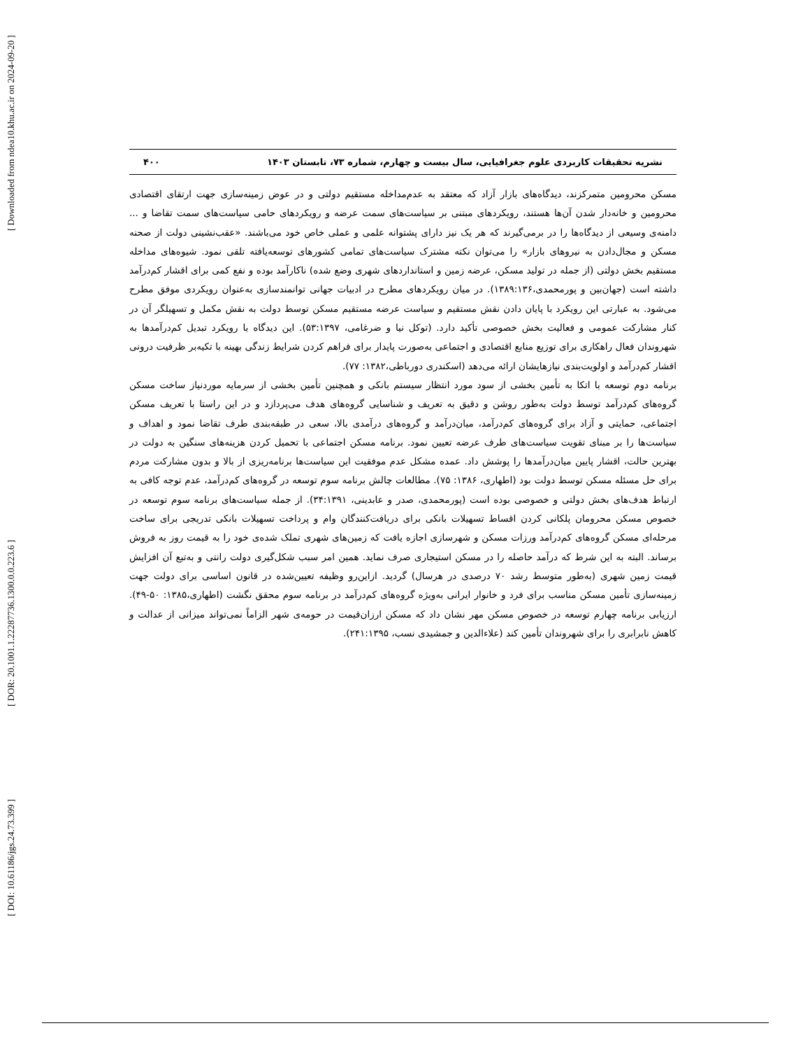[ Downloaded from ndea10.khu.ac.ir on 2024-09-20 ]
[ DOR: 20.1001.1.22287736.1300.0.0.223.6 ]
[ DOI: 10.61186/jgs.24.73.399 ]
نشریه تحقیقات کاربردی علوم جغرافیایی، سال بیست و چهارم، شماره ۷۳، تابستان ۱۴۰۳ ۴۰۰
مسکن محرومین متمرکزند، دیدگاه‌های بازار آزاد که معتقد به عدم‌مداخله مستقیم دولتی و در عوض زمینه‌سازی جهت ارتقای اقتصادی محرومین و خانه‌دار شدن آن‌ها هستند، رویکردهای مبتنی بر سیاست‌های سمت عرضه و رویکردهای حامی سیاست‌های سمت تقاضا و ... دامنه‌ی وسیعی از دیدگاه‌ها را در برمی‌گیرند که هر یک نیز دارای پشتوانه علمی و عملی خاص خود می‌باشند. «عقب‌نشینی دولت از صحنه مسکن و مجال‌دادن به نیروهای بازار» را می‌توان نکته مشترک سیاست‌های تمامی کشورهای توسعه‌یافته تلقی نمود. شیوه‌های مداخله مستقیم بخش دولتی (از جمله در تولید مسکن، عرضه زمین و استانداردهای شهری وضع شده) ناکارآمد بوده و نفع کمی برای اقشار کم‌درآمد داشته است (جهان‌بین و پورمحمدی،۱۳۸۹:۱۳۶). در میان رویکردهای مطرح در ادبیات جهانی توانمندسازی به‌عنوان رویکردی موفق مطرح می‌شود. به عبارتی این رویکرد با پایان دادن نقش مستقیم و سیاست عرضه مستقیم مسکن توسط دولت به نقش مکمل و تسهیلگر آن در کنار مشارکت عمومی و فعالیت بخش خصوصی تأکید دارد. (توکل نیا و ضرغامی، ۵۳:۱۳۹۷). این دیدگاه با رویکرد تبدیل کم‌درآمدها به شهروندان فعال راهکاری برای توزیع منابع اقتصادی و اجتماعی به‌صورت پایدار برای فراهم کردن شرایط زندگی بهینه با تکیه‌بر ظرفیت درونی اقشار کم‌درآمد و اولویت‌بندی نیازهایشان ارائه می‌دهد (اسکندری دورباطی،۱۳۸۲: ۷۷).
برنامه دوم توسعه با اتکا به تأمین بخشی از سود مورد انتظار سیستم بانکی و همچنین تأمین بخشی از سرمایه موردنیاز ساخت مسکن گروه‌های کم‌درآمد توسط دولت به‌طور روشن و دقیق به تعریف و شناسایی گروه‌های هدف می‌پردازد و در این راستا با تعریف مسکن اجتماعی، حمایتی و آزاد برای گروه‌های کم‌درآمد، میان‌درآمد و گروه‌های درآمدی بالا، سعی در طبقه‌بندی طرف تقاضا نمود و اهداف و سیاست‌ها را بر مبنای تقویت سیاست‌های طرف عرضه تعیین نمود. برنامه مسکن اجتماعی با تحمیل کردن هزینه‌های سنگین به دولت در بهترین حالت، اقشار پایین میان‌درآمدها را پوشش داد. عمده مشکل عدم موفقیت این سیاست‌ها برنامه‌ریزی از بالا و بدون مشارکت مردم برای حل مسئله مسکن توسط دولت بود (اطهاری، ۱۳۸۶: ۷۵). مطالعات چالش برنامه سوم توسعه در گروه‌های کم‌درآمد، عدم توجه کافی به ارتباط هدف‌های بخش دولتی و خصوصی بوده است (پورمحمدی، صدر و عابدینی، ۳۴:۱۳۹۱). از جمله سیاست‌های برنامه سوم توسعه در خصوص مسکن محرومان پلکانی کردن اقساط تسهیلات بانکی برای دریافت‌کنندگان وام و پرداخت تسهیلات بانکی تدریجی برای ساخت مرحله‌ای مسکن گروه‌های کم‌درآمد ورزات مسکن و شهرسازی اجازه یافت که زمین‌های شهری تملک شده‌ی خود را به قیمت روز به فروش برساند. البته به این شرط که درآمد حاصله را در مسکن استیجاری صرف نماید. همین امر سبب شکل‌گیری دولت رانتی و به‌تبع آن افزایش قیمت زمین شهری (به‌طور متوسط رشد ۷۰ درصدی در هرسال) گردید. ازاین‌رو وظیفه تعیین‌شده در قانون اساسی برای دولت جهت زمینه‌سازی تأمین مسکن مناسب برای فرد و خانوار ایرانی به‌ویژه گروه‌های کم‌درآمد در برنامه سوم محقق نگشت (اطهاری،۱۳۸۵: ۵۰-۴۹). ارزیابی برنامه چهارم توسعه در خصوص مسکن مهر نشان داد که مسکن ارزان‌قیمت در حومه‌ی شهر الزاماً نمی‌تواند میزانی از عدالت و کاهش نابرابری را برای شهروندان تأمین کند (علاءالدین و جمشیدی نسب، ۲۴۱:۱۳۹۵).